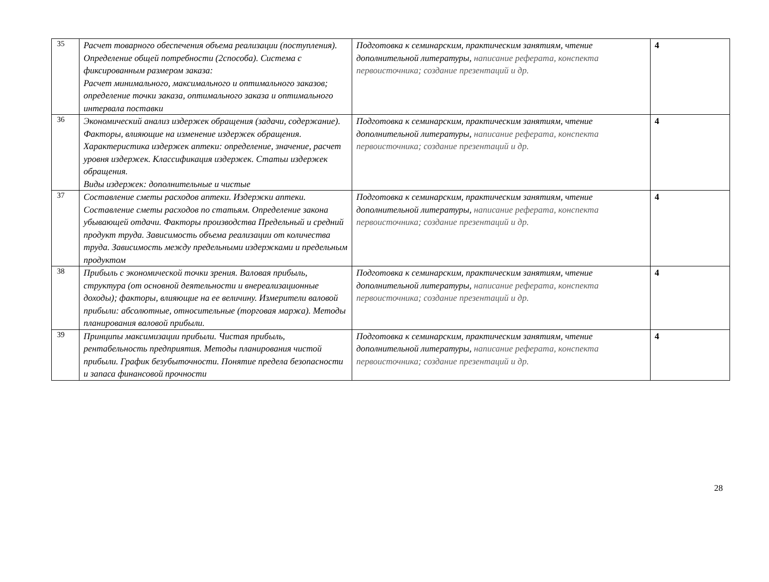| 35 | Расчет товарного обеспечения объема реализации (поступления). Определение общей потребности (2способа). Система с фиксированным размером заказа: Расчет минимального, максимального и оптимального заказов; определение точки заказа, оптимального заказа и оптимального интервала поставки | Подготовка к семинарским, практическим занятиям, чтение дополнительной литературы, написание реферата, конспекта первоисточника; создание презентаций и др. | 4 |
| 36 | Экономический анализ издержек обращения (задачи, содержание). Факторы, влияющие на изменение издержек обращения. Характеристика издержек аптеки: определение, значение, расчет уровня издержек. Классификация издержек. Статьи издержек обращения. Виды издержек: дополнительные и чистые | Подготовка к семинарским, практическим занятиям, чтение дополнительной литературы, написание реферата, конспекта первоисточника; создание презентаций и др. | 4 |
| 37 | Составление сметы расходов аптеки. Издержки аптеки. Составление сметы расходов по статьям. Определение закона убывающей отдачи. Факторы производства Предельный и средний продукт труда. Зависимость объема реализации от количества труда. Зависимость между предельными издержками и предельным продуктом | Подготовка к семинарским, практическим занятиям, чтение дополнительной литературы, написание реферата, конспекта первоисточника; создание презентаций и др. | 4 |
| 38 | Прибыль с экономической точки зрения. Валовая прибыль, структура (от основной деятельности и внереализационные доходы); факторы, влияющие на ее величину. Измерители валовой прибыли: абсолютные, относительные (торговая маржа). Методы планирования валовой прибыли. | Подготовка к семинарским, практическим занятиям, чтение дополнительной литературы, написание реферата, конспекта первоисточника; создание презентаций и др. | 4 |
| 39 | Принципы максимизации прибыли. Чистая прибыль, рентабельность предприятия. Методы планирования чистой прибыли. График безубыточности. Понятие предела безопасности и запаса финансовой прочности | Подготовка к семинарским, практическим занятиям, чтение дополнительной литературы, написание реферата, конспекта первоисточника; создание презентаций и др. | 4 |
28